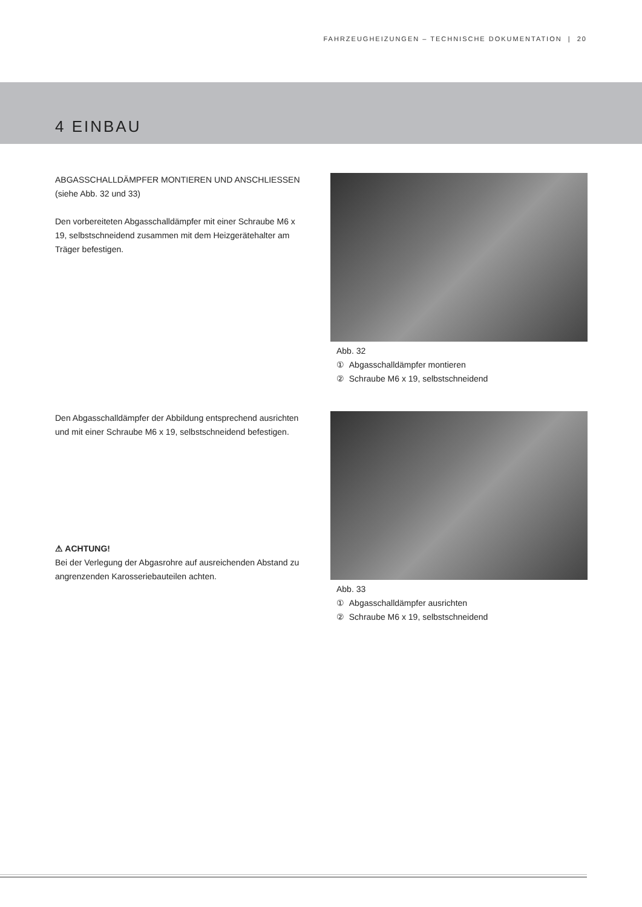FAHRZEUGHEIZUNGEN – TECHNISCHE DOKUMENTATION | 20
4 EINBAU
ABGASSCHALLDÄMPFER MONTIEREN UND ANSCHLIESSEN
(siehe Abb. 32 und 33)
Den vorbereiteten Abgasschalldämpfer mit einer Schraube M6 x 19, selbstschneidend zusammen mit dem Heizgerätehalter am Träger befestigen.
Abb. 32
① Abgasschalldämpfer montieren
② Schraube M6 x 19, selbstschneidend
Den Abgasschalldämpfer der Abbildung entsprechend ausrichten und mit einer Schraube M6 x 19, selbstschneidend befestigen.
⚠ ACHTUNG!
Bei der Verlegung der Abgasrohre auf ausreichenden Abstand zu angrenzenden Karosseriebauteilen achten.
Abb. 33
① Abgasschalldämpfer ausrichten
② Schraube M6 x 19, selbstschneidend